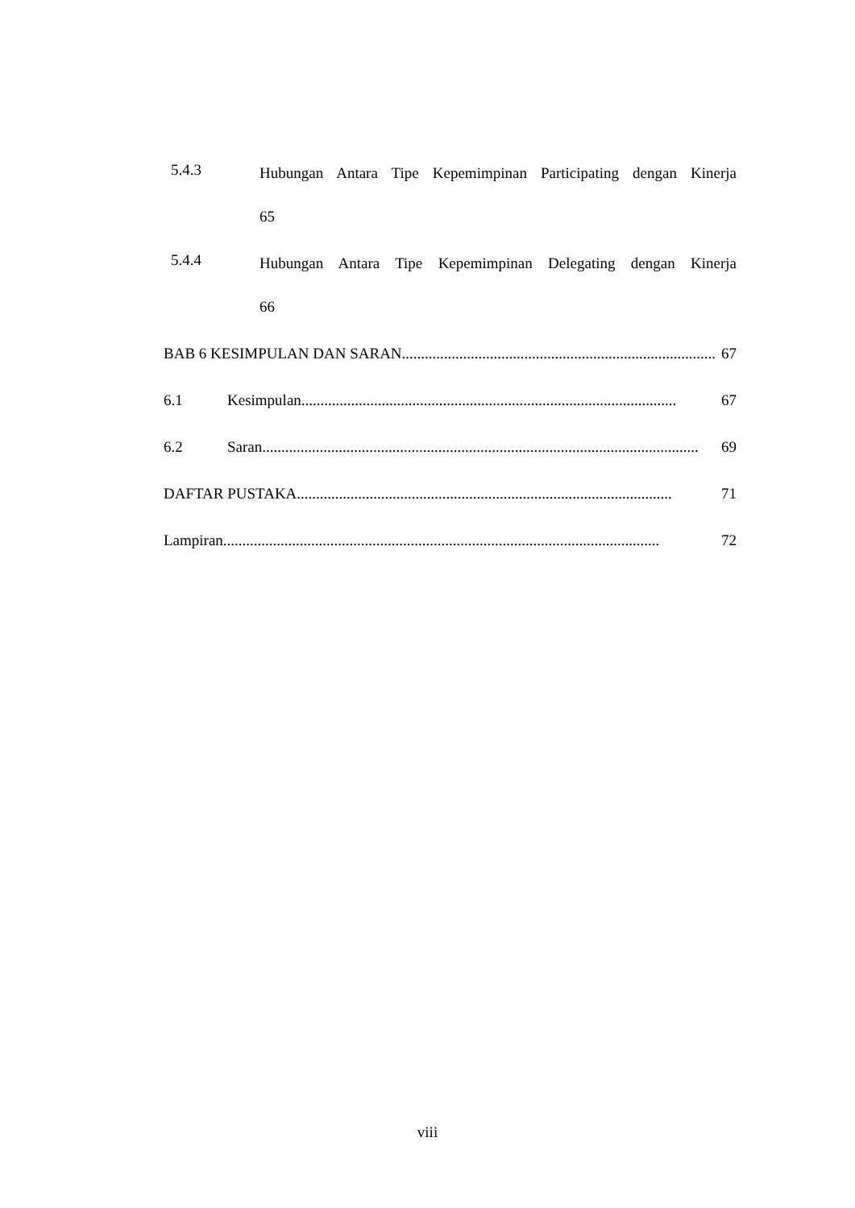5.4.3 Hubungan Antara Tipe Kepemimpinan Participating dengan Kinerja
65
5.4.4 Hubungan Antara Tipe Kepemimpinan Delegating dengan Kinerja
66
BAB 6 KESIMPULAN DAN SARAN.................................................................................. 67
6.1 Kesimpulan.................................................................................................. 67
6.2 Saran.................................................................................................................. 69
DAFTAR PUSTAKA .................................................................................................. 71
Lampiran .................................................................................................................. 72
viii